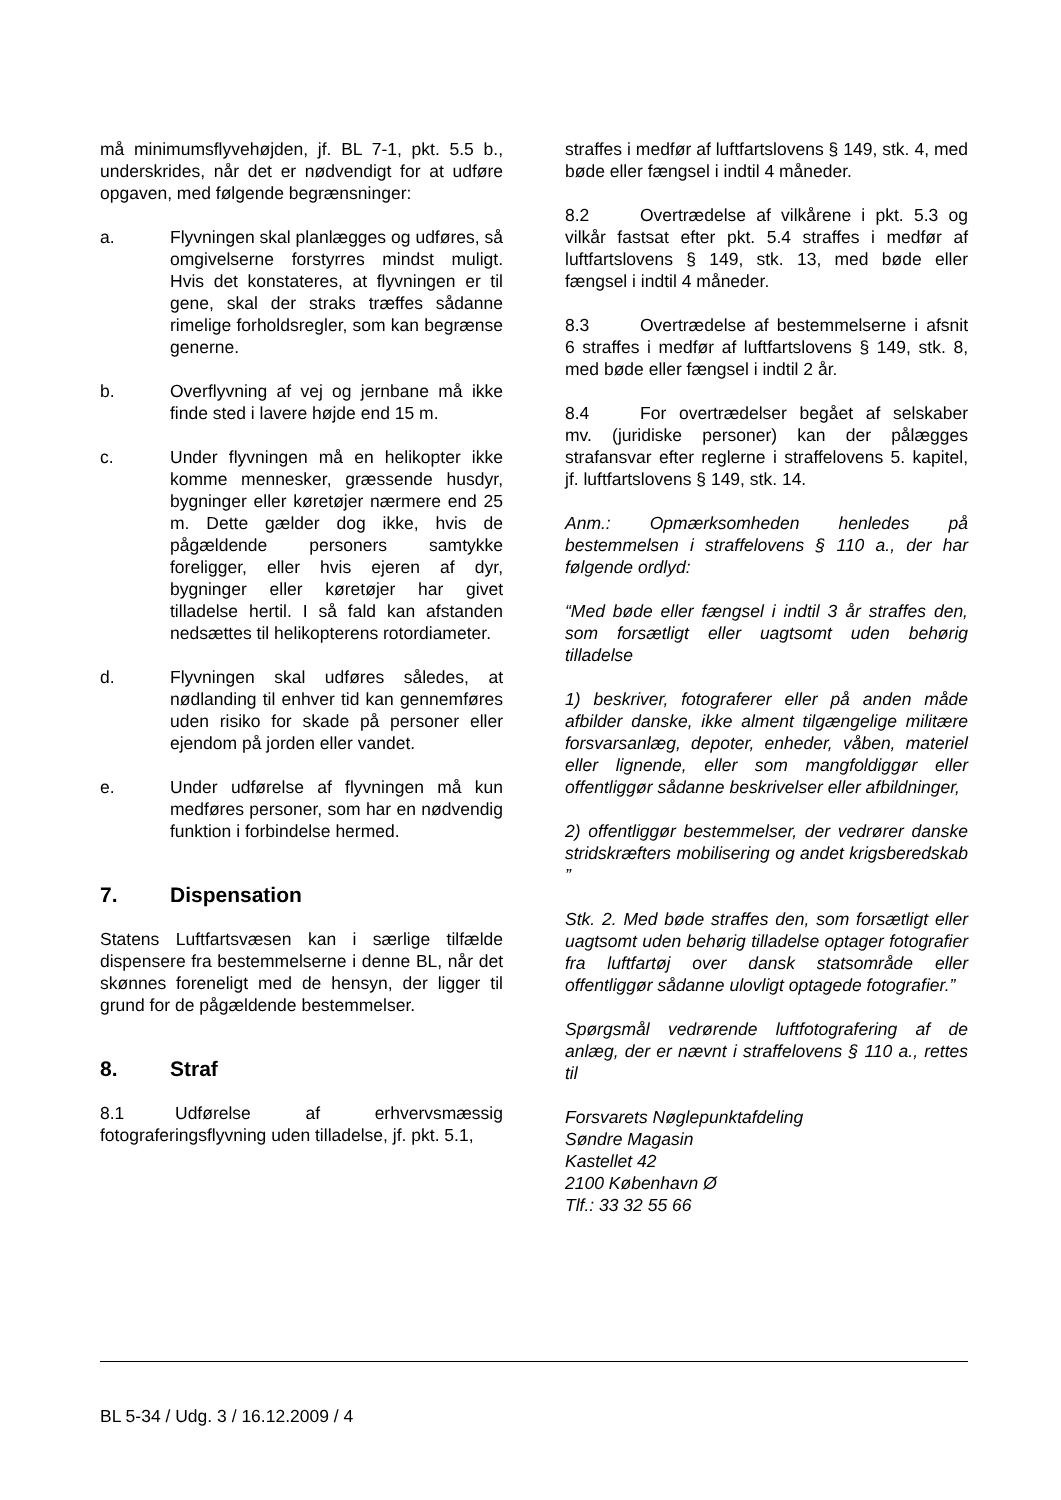må minimumsflyvehøjden, jf. BL 7-1, pkt. 5.5 b., underskrides, når det er nødvendigt for at udføre opgaven, med følgende begrænsninger:
a. Flyvningen skal planlægges og udføres, så omgivelserne forstyrres mindst muligt. Hvis det konstateres, at flyvningen er til gene, skal der straks træffes sådanne rimelige forholdsregler, som kan begrænse generne.
b. Overflyvning af vej og jernbane må ikke finde sted i lavere højde end 15 m.
c. Under flyvningen må en helikopter ikke komme mennesker, græssende husdyr, bygninger eller køretøjer nærmere end 25 m. Dette gælder dog ikke, hvis de pågældende personers samtykke foreligger, eller hvis ejeren af dyr, bygninger eller køretøjer har givet tilladelse hertil. I så fald kan afstanden nedsættes til helikopterens rotordiameter.
d. Flyvningen skal udføres således, at nødlanding til enhver tid kan gennemføres uden risiko for skade på personer eller ejendom på jorden eller vandet.
e. Under udførelse af flyvningen må kun medføres personer, som har en nødvendig funktion i forbindelse hermed.
7. Dispensation
Statens Luftfartsvæsen kan i særlige tilfælde dispensere fra bestemmelserne i denne BL, når det skønnes foreneligt med de hensyn, der ligger til grund for de pågældende bestemmelser.
8. Straf
8.1 Udførelse af erhvervsmæssig fotograferingsflyvning uden tilladelse, jf. pkt. 5.1,
straffes i medfør af luftfartslovens § 149, stk. 4, med bøde eller fængsel i indtil 4 måneder.
8.2 Overtrædelse af vilkårene i pkt. 5.3 og vilkår fastsat efter pkt. 5.4 straffes i medfør af luftfartslovens § 149, stk. 13, med bøde eller fængsel i indtil 4 måneder.
8.3 Overtrædelse af bestemmelserne i afsnit 6 straffes i medfør af luftfartslovens § 149, stk. 8, med bøde eller fængsel i indtil 2 år.
8.4 For overtrædelser begået af selskaber mv. (juridiske personer) kan der pålægges strafansvar efter reglerne i straffelovens 5. kapitel, jf. luftfartslovens § 149, stk. 14.
Anm.: Opmærksomheden henledes på bestemmelsen i straffelovens § 110 a., der har følgende ordlyd:
“Med bøde eller fængsel i indtil 3 år straffes den, som forsætligt eller uagtsomt uden behørig tilladelse
1) beskriver, fotograferer eller på anden måde afbilder danske, ikke alment tilgængelige militære forsvarsanlæg, depoter, enheder, våben, materiel eller lignende, eller som mangfoldiggør eller offentliggør sådanne beskrivelser eller afbildninger,
2) offentliggør bestemmelser, der vedrører danske stridskræfters mobilisering og andet krigsberedskab ”
Stk. 2. Med bøde straffes den, som forsætligt eller uagtsomt uden behørig tilladelse optager fotografier fra luftfartøj over dansk statsområde eller offentliggør sådanne ulovligt optagede fotografier.”
Spørgsmål vedrørende luftfotografering af de anlæg, der er nævnt i straffelovens § 110 a., rettes til
Forsvarets Nøglepunktafdeling
Søndre Magasin
Kastellet 42
2100 København Ø
Tlf.: 33 32 55 66
BL 5-34 / Udg. 3 / 16.12.2009 / 4